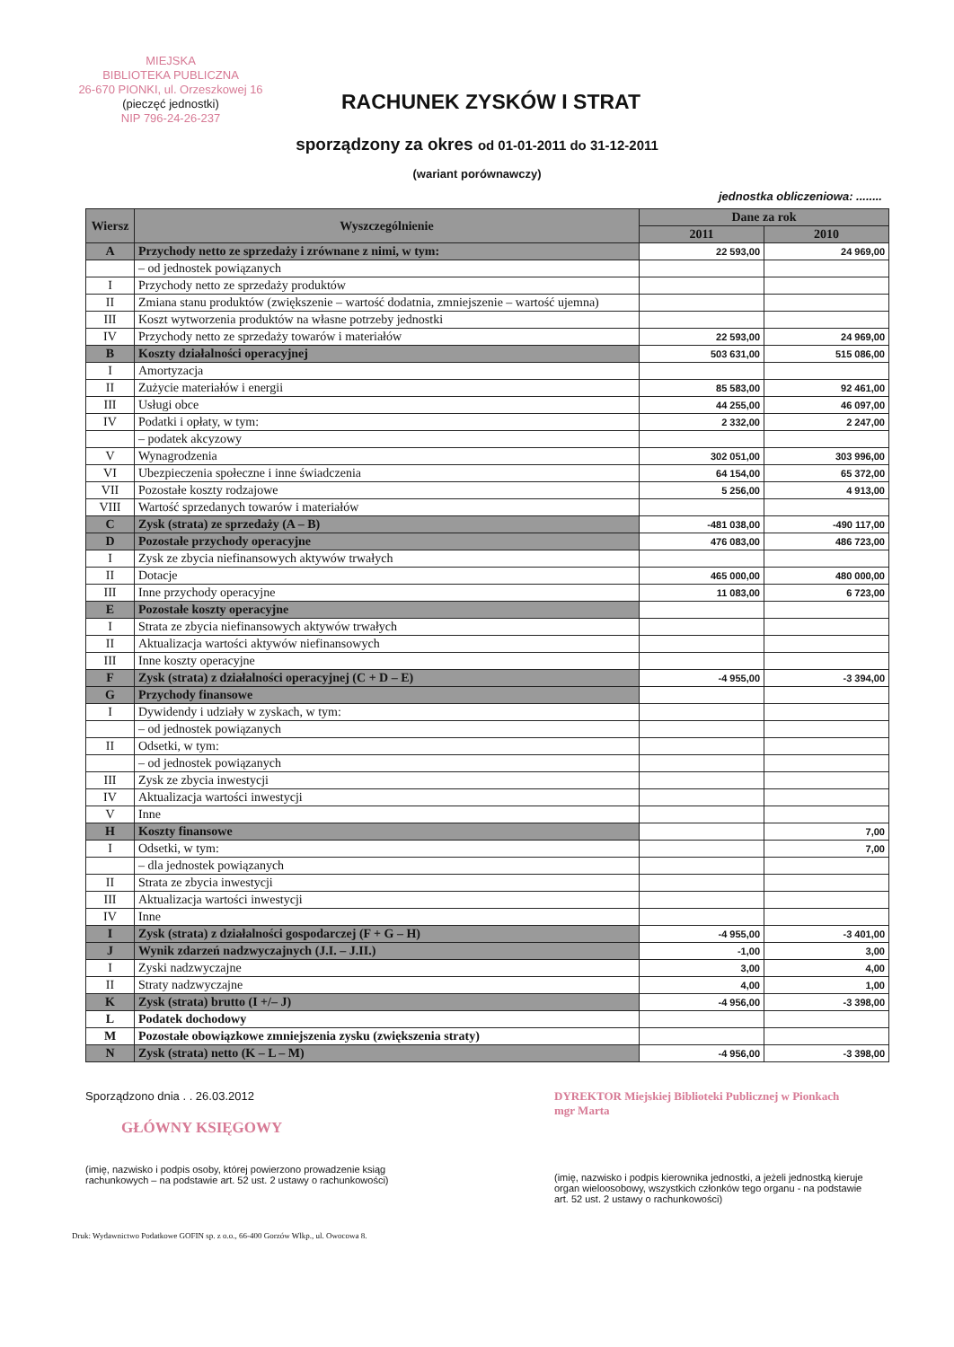MIEJSKA
BIBLIOTEKA PUBLICZNA
26-670 PIONKI, ul. Orzeszkowej 16
(pieczęć jednostki)
NIP 796-24-26-237
RACHUNEK ZYSKÓW I STRAT
sporządzony za okres od 01-01-2011 do 31-12-2011
(wariant porównawczy)
jednostka obliczeniowa: ........
| Wiersz | Wyszczególnienie | Dane za rok | |
| --- | --- | --- | --- |
| | | 2011 | 2010 |
| A | Przychody netto ze sprzedaży i zrównane z nimi, w tym: | 22 593,00 | 24 969,00 |
| | – od jednostek powiązanych | | |
| I | Przychody netto ze sprzedaży produktów | | |
| II | Zmiana stanu produktów (zwiększenie – wartość dodatnia, zmniejszenie – wartość ujemna) | | |
| III | Koszt wytworzenia produktów na własne potrzeby jednostki | | |
| IV | Przychody netto ze sprzedaży towarów i materiałów | 22 593,00 | 24 969,00 |
| B | Koszty działalności operacyjnej | 503 631,00 | 515 086,00 |
| I | Amortyzacja | | |
| II | Zużycie materiałów i energii | 85 583,00 | 92 461,00 |
| III | Usługi obce | 44 255,00 | 46 097,00 |
| IV | Podatki i opłaty, w tym: | 2 332,00 | 2 247,00 |
| | – podatek akcyzowy | | |
| V | Wynagrodzenia | 302 051,00 | 303 996,00 |
| VI | Ubezpieczenia społeczne i inne świadczenia | 64 154,00 | 65 372,00 |
| VII | Pozostałe koszty rodzajowe | 5 256,00 | 4 913,00 |
| VIII | Wartość sprzedanych towarów i materiałów | | |
| C | Zysk (strata) ze sprzedaży (A – B) | -481 038,00 | -490 117,00 |
| D | Pozostałe przychody operacyjne | 476 083,00 | 486 723,00 |
| I | Zysk ze zbycia niefinansowych aktywów trwałych | | |
| II | Dotacje | 465 000,00 | 480 000,00 |
| III | Inne przychody operacyjne | 11 083,00 | 6 723,00 |
| E | Pozostałe koszty operacyjne | | |
| I | Strata ze zbycia niefinansowych aktywów trwałych | | |
| II | Aktualizacja wartości aktywów niefinansowych | | |
| III | Inne koszty operacyjne | | |
| F | Zysk (strata) z działalności operacyjnej (C + D – E) | -4 955,00 | -3 394,00 |
| G | Przychody finansowe | | |
| I | Dywidendy i udziały w zyskach, w tym: | | |
| | – od jednostek powiązanych | | |
| II | Odsetki, w tym: | | |
| | – od jednostek powiązanych | | |
| III | Zysk ze zbycia inwestycji | | |
| IV | Aktualizacja wartości inwestycji | | |
| V | Inne | | |
| H | Koszty finansowe | | 7,00 |
| I | Odsetki, w tym: | | 7,00 |
| | – dla jednostek powiązanych | | |
| II | Strata ze zbycia inwestycji | | |
| III | Aktualizacja wartości inwestycji | | |
| IV | Inne | | |
| I | Zysk (strata) z działalności gospodarczej (F + G – H) | -4 955,00 | -3 401,00 |
| J | Wynik zdarzeń nadzwyczajnych (J.I. – J.II.) | -1,00 | 3,00 |
| I | Zyski nadzwyczajne | 3,00 | 4,00 |
| II | Straty nadzwyczajne | 4,00 | 1,00 |
| K | Zysk (strata) brutto (I +/– J) | -4 956,00 | -3 398,00 |
| L | Podatek dochodowy | | |
| M | Pozostałe obowiązkowe zmniejszenia zysku (zwiększenia straty) | | |
| N | Zysk (strata) netto (K – L – M) | -4 956,00 | -3 398,00 |
Sporządzono dnia . . 26.03.2012
GŁÓWNY KSIĘGOWY
(imię, nazwisko i podpis osoby, której powierzono prowadzenie ksiąg rachunkowych – na podstawie art. 52 ust. 2 ustawy o rachunkowości)
DYREKTOR Miejskiej Biblioteki Publicznej w Pionkach
mgr Marta
(imię, nazwisko i podpis kierownika jednostki, a jeżeli jednostką kieruje organ wieloosobowy, wszystkich członków tego organu - na podstawie art. 52 ust. 2 ustawy o rachunkowości)
Druk: Wydawnictwo Podatkowe GOFIN sp. z o.o., 66-400 Gorzów Wlkp., ul. Owocowa 8.